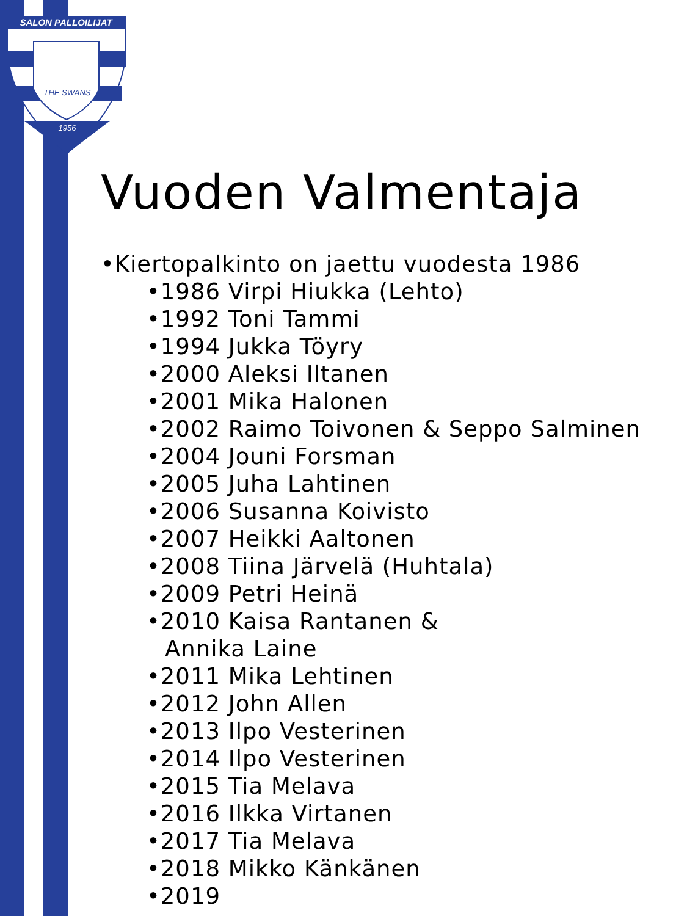SALON PALLOILIJAT
THE SWANS
1956
Vuoden Valmentaja
•Kiertopalkinto on jaettu vuodesta 1986
•1986 Virpi Hiukka (Lehto)
•1992 Toni Tammi
•1994 Jukka Töyry
•2000 Aleksi Iltanen
•2001 Mika Halonen
•2002 Raimo Toivonen & Seppo Salminen
•2004 Jouni Forsman
•2005 Juha Lahtinen
•2006 Susanna Koivisto
•2007 Heikki Aaltonen
•2008 Tiina Järvelä (Huhtala)
•2009 Petri Heinä
•2010 Kaisa Rantanen &
Annika Laine
•2011 Mika Lehtinen
•2012 John Allen
•2013 Ilpo Vesterinen
•2014 Ilpo Vesterinen
•2015 Tia Melava
•2016 Ilkka Virtanen
•2017 Tia Melava
•2018 Mikko Känkänen
•2019